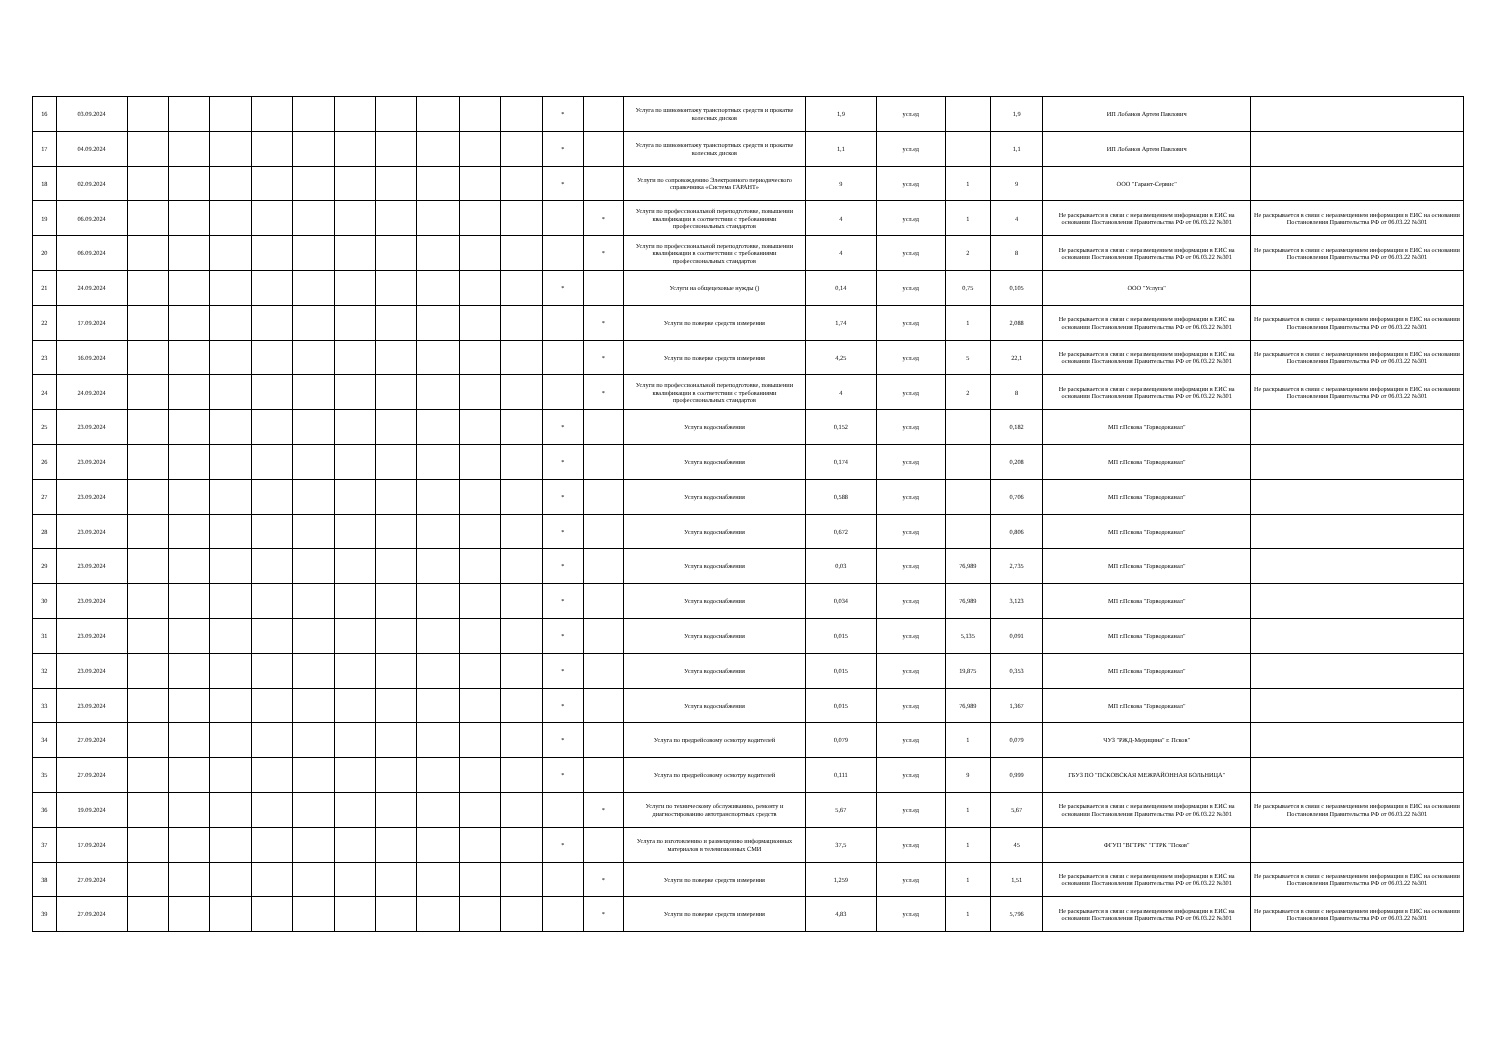| 16 | 03.09.2024 | | | | | | | | | | | * | | Услуга по шиномонтажу транспортных средств и прокатке колесных дисков | 1,9 | усл.ед | | 1,9 | ИП Лобанов Артем Павлович | |
| 17 | 04.09.2024 | | | | | | | | | | | * | | Услуга по шиномонтажу транспортных средств и прокатке колесных дисков | 1,1 | усл.ед | | 1,1 | ИП Лобанов Артем Павлович | |
| 18 | 02.09.2024 | | | | | | | | | | | * | | Услуги по сопровождению Электронного периодического справочника «Система ГАРАНТ» | 9 | усл.ед | 1 | 9 | ООО "Гарант-Сервис" | |
| 19 | 06.09.2024 | | | | | | | | | | | | * | Услуги по профессиональной переподготовке, повышении квалификации в соответствии с требованиями профессиональных стандартов | 4 | усл.ед | 1 | 4 | Не раскрывается в связи с неразмещением информации в ЕИС на основании Постановления Правительства РФ от 06.03.22 №301 | Не раскрывается в связи с неразмещением информации в ЕИС на основании Постановления Правительства РФ от 06.03.22 №301 |
| 20 | 06.09.2024 | | | | | | | | | | | | * | Услуги по профессиональной переподготовке, повышении квалификации в соответствии с требованиями профессиональных стандартов | 4 | усл.ед | 2 | 8 | Не раскрывается в связи с неразмещением информации в ЕИС на основании Постановления Правительства РФ от 06.03.22 №301 | Не раскрывается в связи с неразмещением информации в ЕИС на основании Постановления Правительства РФ от 06.03.22 №301 |
| 21 | 24.09.2024 | | | | | | | | | | | * | | Услуги на общецеховые нужды () | 0,14 | усл.ед | 0,75 | 0,105 | ООО "Услуга" | |
| 22 | 17.09.2024 | | | | | | | | | | | | * | Услуги по поверке средств измерения | 1,74 | усл.ед | 1 | 2,088 | Не раскрывается в связи с неразмещением информации в ЕИС на основании Постановления Правительства РФ от 06.03.22 №301 | Не раскрывается в связи с неразмещением информации в ЕИС на основании Постановления Правительства РФ от 06.03.22 №301 |
| 23 | 16.09.2024 | | | | | | | | | | | | * | Услуги по поверке средств измерения | 4,25 | усл.ед | 5 | 22,1 | Не раскрывается в связи с неразмещением информации в ЕИС на основании Постановления Правительства РФ от 06.03.22 №301 | Не раскрывается в связи с неразмещением информации в ЕИС на основании Постановления Правительства РФ от 06.03.22 №301 |
| 24 | 24.09.2024 | | | | | | | | | | | | * | Услуги по профессиональной переподготовке, повышении квалификации в соответствии с требованиями профессиональных стандартов | 4 | усл.ед | 2 | 8 | Не раскрывается в связи с неразмещением информации в ЕИС на основании Постановления Правительства РФ от 06.03.22 №301 | Не раскрывается в связи с неразмещением информации в ЕИС на основании Постановления Правительства РФ от 06.03.22 №301 |
| 25 | 23.09.2024 | | | | | | | | | | | * | | Услуга водоснабжения | 0,152 | усл.ед | | 0,182 | МП г.Пскова "Горводоканал" | |
| 26 | 23.09.2024 | | | | | | | | | | | * | | Услуга водоснабжения | 0,174 | усл.ед | | 0,208 | МП г.Пскова "Горводоканал" | |
| 27 | 23.09.2024 | | | | | | | | | | | * | | Услуга водоснабжения | 0,588 | усл.ед | | 0,706 | МП г.Пскова "Горводоканал" | |
| 28 | 23.09.2024 | | | | | | | | | | | * | | Услуга водоснабжения | 0,672 | усл.ед | | 0,806 | МП г.Пскова "Горводоканал" | |
| 29 | 23.09.2024 | | | | | | | | | | | * | | Услуга водоснабжения | 0,03 | усл.ед | 76,989 | 2,735 | МП г.Пскова "Горводоканал" | |
| 30 | 23.09.2024 | | | | | | | | | | | * | | Услуга водоснабжения | 0,034 | усл.ед | 76,989 | 3,123 | МП г.Пскова "Горводоканал" | |
| 31 | 23.09.2024 | | | | | | | | | | | * | | Услуга водоснабжения | 0,015 | усл.ед | 5,135 | 0,091 | МП г.Пскова "Горводоканал" | |
| 32 | 23.09.2024 | | | | | | | | | | | * | | Услуга водоснабжения | 0,015 | усл.ед | 19,875 | 0,353 | МП г.Пскова "Горводоканал" | |
| 33 | 23.09.2024 | | | | | | | | | | | * | | Услуга водоснабжения | 0,015 | усл.ед | 76,989 | 1,367 | МП г.Пскова "Горводоканал" | |
| 34 | 27.09.2024 | | | | | | | | | | | * | | Услуга по предрейсовому осмотру водителей | 0,079 | усл.ед | 1 | 0,079 | ЧУЗ "РЖД-Медицина" г. Псков" | |
| 35 | 27.09.2024 | | | | | | | | | | | * | | Услуга по предрейсовому осмотру водителей | 0,111 | усл.ед | 9 | 0,999 | ГБУЗ ПО "ПСКОВСКАЯ МЕЖРАЙОННАЯ БОЛЬНИЦА" | |
| 36 | 19.09.2024 | | | | | | | | | | | | * | Услуги по техническому обслуживанию, ремонту и диагностированию автотранспортных средств | 5,67 | усл.ед | 1 | 5,67 | Не раскрывается в связи с неразмещением информации в ЕИС на основании Постановления Правительства РФ от 06.03.22 №301 | Не раскрывается в связи с неразмещением информации в ЕИС на основании Постановления Правительства РФ от 06.03.22 №301 |
| 37 | 17.09.2024 | | | | | | | | | | | * | | Услуга по изготовлению и размещению информационных материалов в телевизионных СМИ | 37,5 | усл.ед | 1 | 45 | ФГУП "ВГТРК" "ГТРК "Псков" | |
| 38 | 27.09.2024 | | | | | | | | | | | | * | Услуги по поверке средств измерения | 1,259 | усл.ед | 1 | 1,51 | Не раскрывается в связи с неразмещением информации в ЕИС на основании Постановления Правительства РФ от 06.03.22 №301 | Не раскрывается в связи с неразмещением информации в ЕИС на основании Постановления Правительства РФ от 06.03.22 №301 |
| 39 | 27.09.2024 | | | | | | | | | | | | * | Услуги по поверке средств измерения | 4,83 | усл.ед | 1 | 5,796 | Не раскрывается в связи с неразмещением информации в ЕИС на основании Постановления Правительства РФ от 06.03.22 №301 | Не раскрывается в связи с неразмещением информации в ЕИС на основании Постановления Правительства РФ от 06.03.22 №301 |